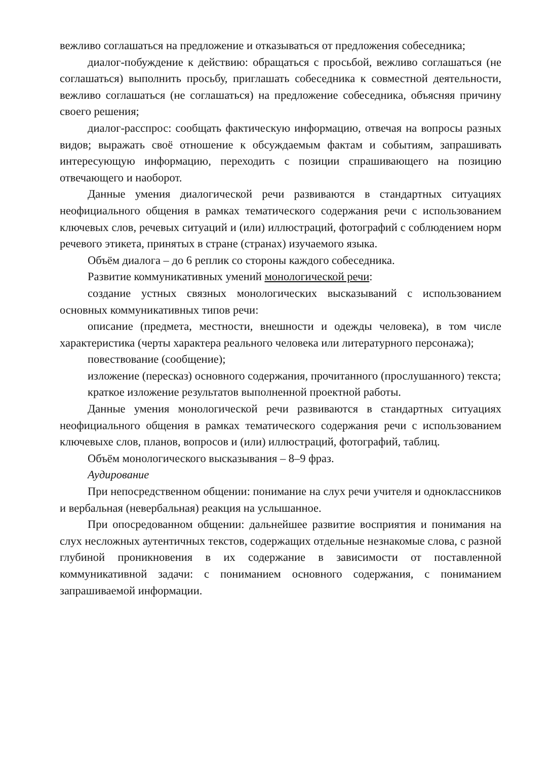вежливо соглашаться на предложение и отказываться от предложения собеседника;
диалог-побуждение к действию: обращаться с просьбой, вежливо соглашаться (не соглашаться) выполнить просьбу, приглашать собеседника к совместной деятельности, вежливо соглашаться (не соглашаться) на предложение собеседника, объясняя причину своего решения;
диалог-расспрос: сообщать фактическую информацию, отвечая на вопросы разных видов; выражать своё отношение к обсуждаемым фактам и событиям, запрашивать интересующую информацию, переходить с позиции спрашивающего на позицию отвечающего и наоборот.
Данные умения диалогической речи развиваются в стандартных ситуациях неофициального общения в рамках тематического содержания речи с использованием ключевых слов, речевых ситуаций и (или) иллюстраций, фотографий с соблюдением норм речевого этикета, принятых в стране (странах) изучаемого языка.
Объём диалога – до 6 реплик со стороны каждого собеседника.
Развитие коммуникативных умений монологической речи:
создание устных связных монологических высказываний с использованием основных коммуникативных типов речи:
описание (предмета, местности, внешности и одежды человека), в том числе характеристика (черты характера реального человека или литературного персонажа);
повествование (сообщение);
изложение (пересказ) основного содержания, прочитанного (прослушанного) текста;
краткое изложение результатов выполненной проектной работы.
Данные умения монологической речи развиваются в стандартных ситуациях неофициального общения в рамках тематического содержания речи с использованием ключевыхе слов, планов, вопросов и (или) иллюстраций, фотографий, таблиц.
Объём монологического высказывания – 8–9 фраз.
Аудирование
При непосредственном общении: понимание на слух речи учителя и одноклассников и вербальная (невербальная) реакция на услышанное.
При опосредованном общении: дальнейшее развитие восприятия и понимания на слух несложных аутентичных текстов, содержащих отдельные незнакомые слова, с разной глубиной проникновения в их содержание в зависимости от поставленной коммуникативной задачи: с пониманием основного содержания, с пониманием запрашиваемой информации.